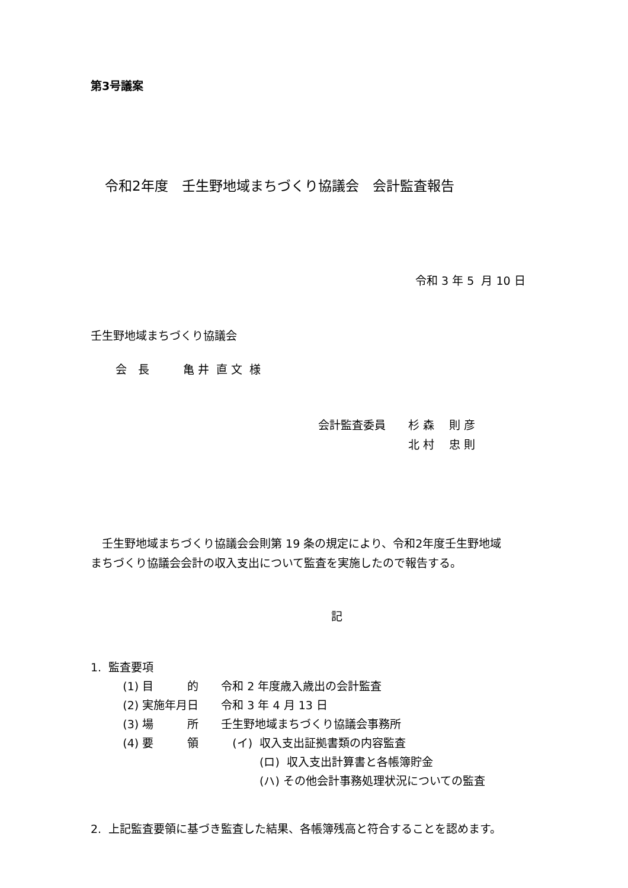第3号議案
令和2年度　壬生野地域まちづくり協議会　会計監査報告
令和 3 年 5 月 10 日
壬生野地域まちづくり協議会
会　長　　　亀 井 直 文 様
会計監査委員　　杉 森　 則 彦 　　　　　　　　北 村　 忠 則
　壬生野地域まちづくり協議会会則第 19 条の規定により、令和2年度壬生野地域 まちづくり協議会会計の収入支出について監査を実施したので報告する。
記
1. 監査要項 (1) 目　　　的　　令和 2 年度歳入歳出の会計監査 (2) 実施年月日　　令和 3 年 4 月 13 日 (3) 場　　　所　　壬生野地域まちづくり協議会事務所 (4) 要　　　領　　　(イ) 収入支出証拠書類の内容監査 　　　　　　　　　　　　　　　(ロ) 収入支出計算書と各帳簿貯金 　　　　　　　　　　　　　　　(ハ) その他会計事務処理状況についての監査
2. 上記監査要領に基づき監査した結果、各帳簿残高と符合することを認めます。